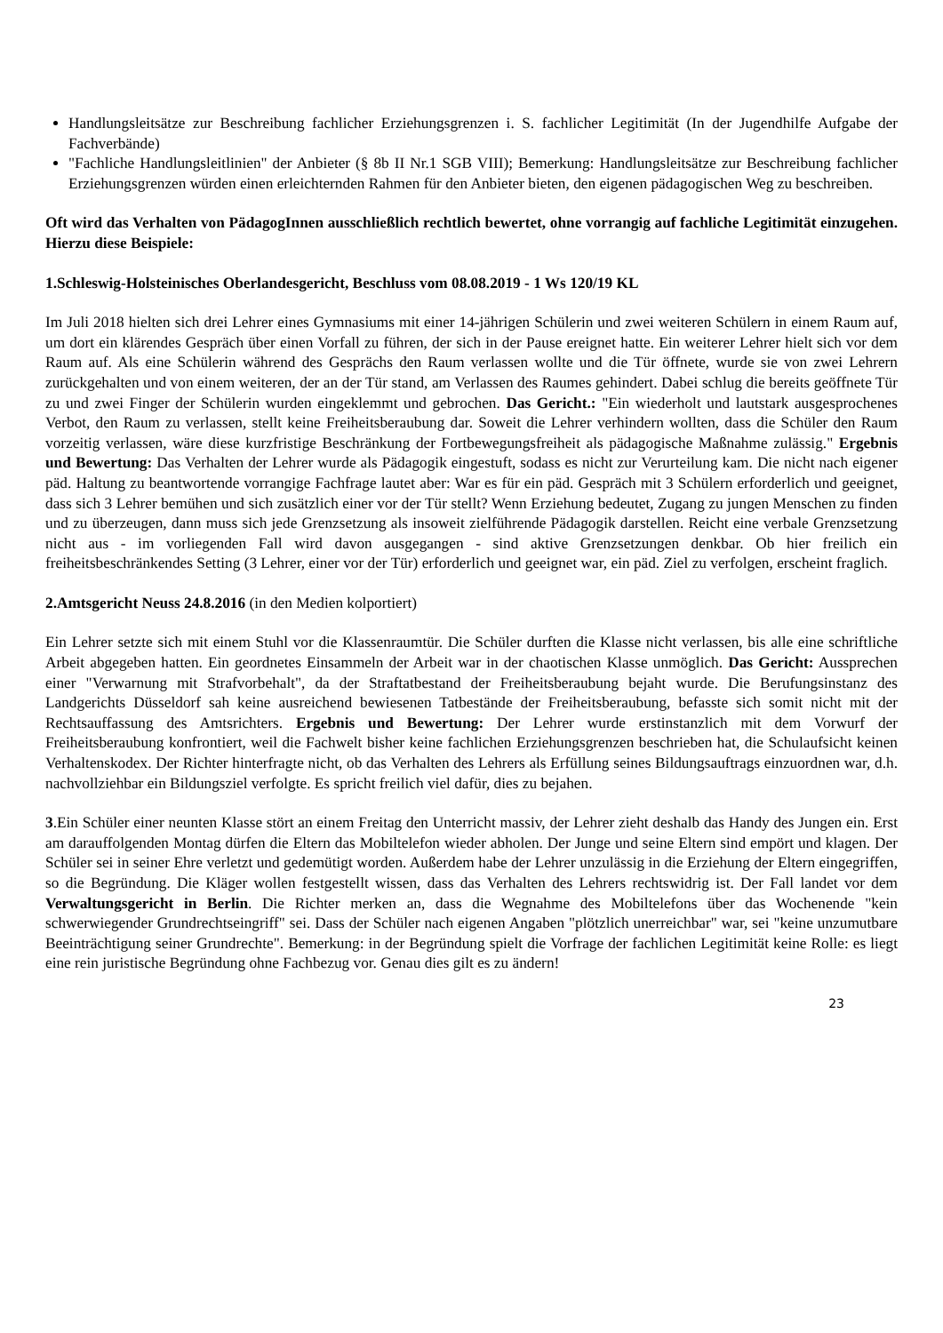Handlungsleitsätze zur Beschreibung fachlicher Erziehungsgrenzen i. S. fachlicher Legitimität (In der Jugendhilfe Aufgabe der Fachverbände)
"Fachliche Handlungsleitlinien" der Anbieter (§ 8b II Nr.1 SGB VIII); Bemerkung: Handlungsleitsätze zur Beschreibung fachlicher Erziehungsgrenzen würden einen erleichternden Rahmen für den Anbieter bieten, den eigenen pädagogischen Weg zu beschreiben.
Oft wird das Verhalten von PädagogInnen ausschließlich rechtlich bewertet, ohne vorrangig auf fachliche Legitimität einzugehen. Hierzu diese Beispiele:
1.Schleswig-Holsteinisches Oberlandesgericht, Beschluss vom 08.08.2019 - 1 Ws 120/19 KL
Im Juli 2018 hielten sich drei Lehrer eines Gymnasiums mit einer 14-jährigen Schülerin und zwei weiteren Schülern in einem Raum auf, um dort ein klärendes Gespräch über einen Vorfall zu führen, der sich in der Pause ereignet hatte. Ein weiterer Lehrer hielt sich vor dem Raum auf. Als eine Schülerin während des Gesprächs den Raum verlassen wollte und die Tür öffnete, wurde sie von zwei Lehrern zurückgehalten und von einem weiteren, der an der Tür stand, am Verlassen des Raumes gehindert. Dabei schlug die bereits geöffnete Tür zu und zwei Finger der Schülerin wurden eingeklemmt und gebrochen. Das Gericht.: "Ein wiederholt und lautstark ausgesprochenes Verbot, den Raum zu verlassen, stellt keine Freiheitsberaubung dar. Soweit die Lehrer verhindern wollten, dass die Schüler den Raum vorzeitig verlassen, wäre diese kurzfristige Beschränkung der Fortbewegungsfreiheit als pädagogische Maßnahme zulässig." Ergebnis und Bewertung: Das Verhalten der Lehrer wurde als Pädagogik eingestuft, sodass es nicht zur Verurteilung kam. Die nicht nach eigener päd. Haltung zu beantwortende vorrangige Fachfrage lautet aber: War es für ein päd. Gespräch mit 3 Schülern erforderlich und geeignet, dass sich 3 Lehrer bemühen und sich zusätzlich einer vor der Tür stellt? Wenn Erziehung bedeutet, Zugang zu jungen Menschen zu finden und zu überzeugen, dann muss sich jede Grenzsetzung als insoweit zielführende Pädagogik darstellen. Reicht eine verbale Grenzsetzung nicht aus - im vorliegenden Fall wird davon ausgegangen - sind aktive Grenzsetzungen denkbar. Ob hier freilich ein freiheitsbeschränkendes Setting (3 Lehrer, einer vor der Tür) erforderlich und geeignet war, ein päd. Ziel zu verfolgen, erscheint fraglich.
2.Amtsgericht Neuss 24.8.2016 (in den Medien kolportiert)
Ein Lehrer setzte sich mit einem Stuhl vor die Klassenraumtür. Die Schüler durften die Klasse nicht verlassen, bis alle eine schriftliche Arbeit abgegeben hatten. Ein geordnetes Einsammeln der Arbeit war in der chaotischen Klasse unmöglich. Das Gericht: Aussprechen einer "Verwarnung mit Strafvorbehalt", da der Straftatbestand der Freiheitsberaubung bejaht wurde. Die Berufungsinstanz des Landgerichts Düsseldorf sah keine ausreichend bewiesenen Tatbestände der Freiheitsberaubung, befasste sich somit nicht mit der Rechtsauffassung des Amtsrichters. Ergebnis und Bewertung: Der Lehrer wurde erstinstanzlich mit dem Vorwurf der Freiheitsberaubung konfrontiert, weil die Fachwelt bisher keine fachlichen Erziehungsgrenzen beschrieben hat, die Schulaufsicht keinen Verhaltenskodex. Der Richter hinterfragte nicht, ob das Verhalten des Lehrers als Erfüllung seines Bildungsauftrags einzuordnen war, d.h. nachvollziehbar ein Bildungsziel verfolgte. Es spricht freilich viel dafür, dies zu bejahen.
3.Ein Schüler einer neunten Klasse stört an einem Freitag den Unterricht massiv, der Lehrer zieht deshalb das Handy des Jungen ein. Erst am darauffolgenden Montag dürfen die Eltern das Mobiltelefon wieder abholen. Der Junge und seine Eltern sind empört und klagen. Der Schüler sei in seiner Ehre verletzt und gedemütigt worden. Außerdem habe der Lehrer unzulässig in die Erziehung der Eltern eingegriffen, so die Begründung. Die Kläger wollen festgestellt wissen, dass das Verhalten des Lehrers rechtswidrig ist. Der Fall landet vor dem Verwaltungsgericht in Berlin. Die Richter merken an, dass die Wegnahme des Mobiltelefons über das Wochenende "kein schwerwiegender Grundrechtseingriff" sei. Dass der Schüler nach eigenen Angaben "plötzlich unerreichbar" war, sei "keine unzumutbare Beeinträchtigung seiner Grundrechte". Bemerkung: in der Begründung spielt die Vorfrage der fachlichen Legitimität keine Rolle: es liegt eine rein juristische Begründung ohne Fachbezug vor. Genau dies gilt es zu ändern!
23